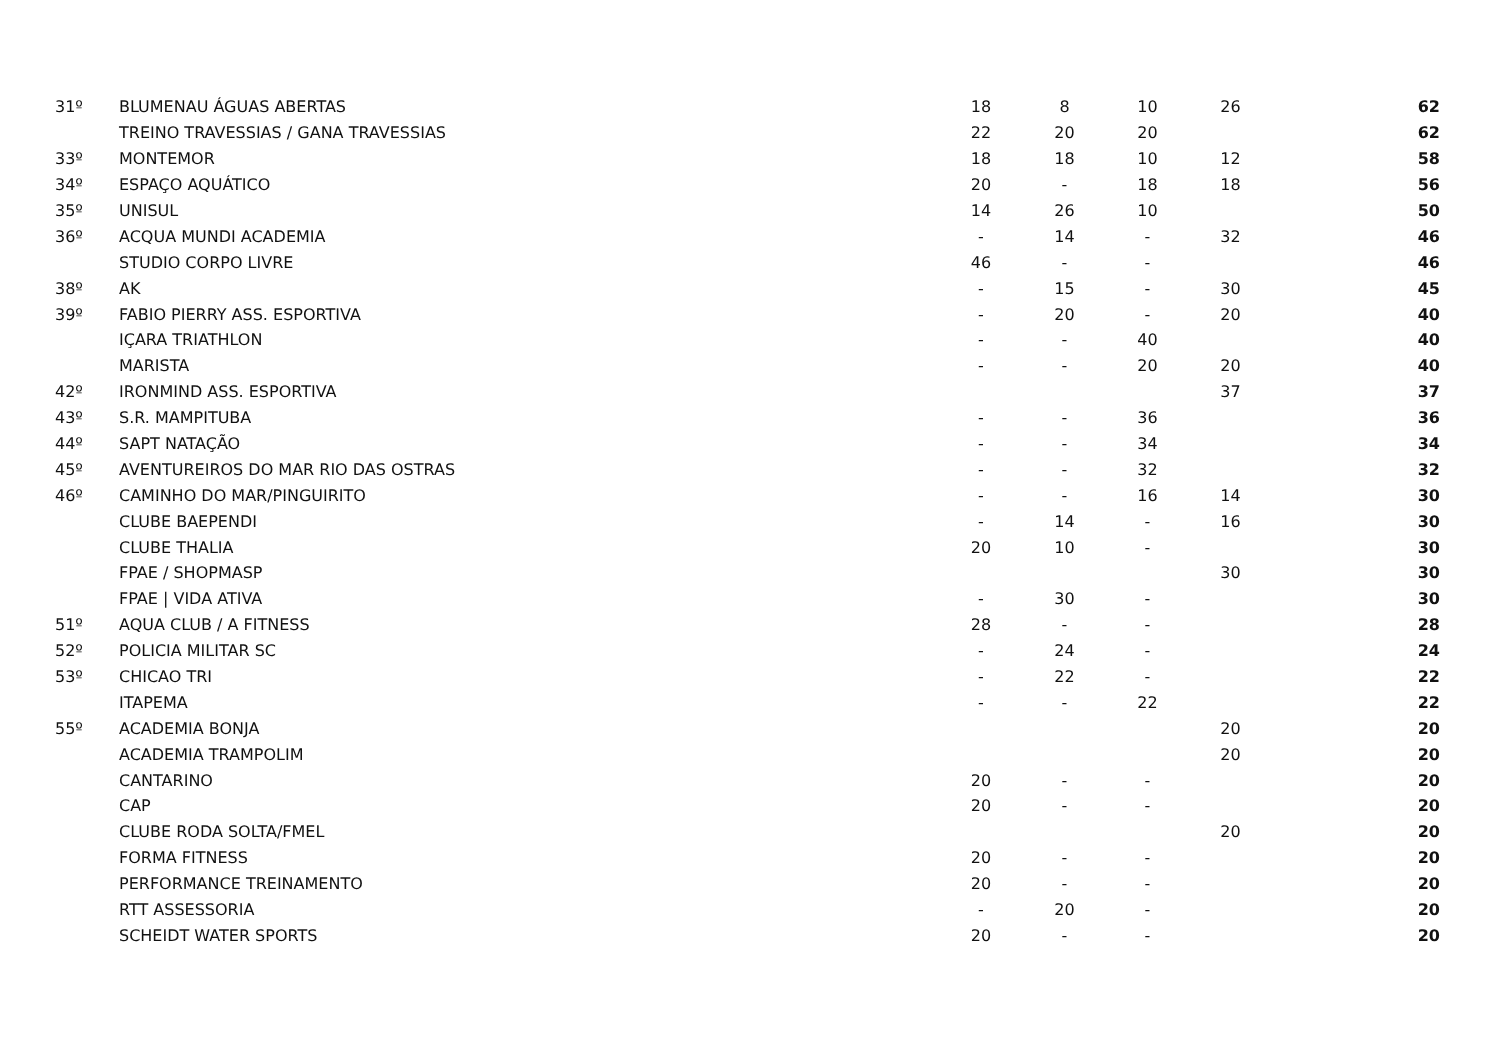| 31º | BLUMENAU ÁGUAS ABERTAS | 18 | 8 | 10 | 26 | 62 |
| | TREINO TRAVESSIAS / GANA TRAVESSIAS | 22 | 20 | 20 | | 62 |
| 33º | MONTEMOR | 18 | 18 | 10 | 12 | 58 |
| 34º | ESPAÇO AQUÁTICO | 20 | - | 18 | 18 | 56 |
| 35º | UNISUL | 14 | 26 | 10 | | 50 |
| 36º | ACQUA MUNDI ACADEMIA | - | 14 | - | 32 | 46 |
| | STUDIO CORPO LIVRE | 46 | - | - | | 46 |
| 38º | AK | - | 15 | - | 30 | 45 |
| 39º | FABIO PIERRY ASS. ESPORTIVA | - | 20 | - | 20 | 40 |
| | IÇARA TRIATHLON | - | - | 40 | | 40 |
| | MARISTA | - | - | 20 | 20 | 40 |
| 42º | IRONMIND ASS. ESPORTIVA | | | | 37 | 37 |
| 43º | S.R. MAMPITUBA | - | - | 36 | | 36 |
| 44º | SAPT NATAÇÃO | - | - | 34 | | 34 |
| 45º | AVENTUREIROS DO MAR RIO DAS OSTRAS | - | - | 32 | | 32 |
| 46º | CAMINHO DO MAR/PINGUIRITO | - | - | 16 | 14 | 30 |
| | CLUBE BAEPENDI | - | 14 | - | 16 | 30 |
| | CLUBE THALIA | 20 | 10 | - | | 30 |
| | FPAE / SHOPMASP | | | | 30 | 30 |
| | FPAE / VIDA ATIVA | - | 30 | - | | 30 |
| 51º | AQUA CLUB / A FITNESS | 28 | - | - | | 28 |
| 52º | POLICIA MILITAR SC | - | 24 | - | | 24 |
| 53º | CHICAO TRI | - | 22 | - | | 22 |
| | ITAPEMA | - | - | 22 | | 22 |
| 55º | ACADEMIA BONJA | | | | 20 | 20 |
| | ACADEMIA TRAMPOLIM | | | | 20 | 20 |
| | CANTARINO | 20 | - | - | | 20 |
| | CAP | 20 | - | - | | 20 |
| | CLUBE RODA SOLTA/FMEL | | | | 20 | 20 |
| | FORMA FITNESS | 20 | - | - | | 20 |
| | PERFORMANCE TREINAMENTO | 20 | - | - | | 20 |
| | RTT ASSESSORIA | - | 20 | - | | 20 |
| | SCHEIDT WATER SPORTS | 20 | - | - | | 20 |